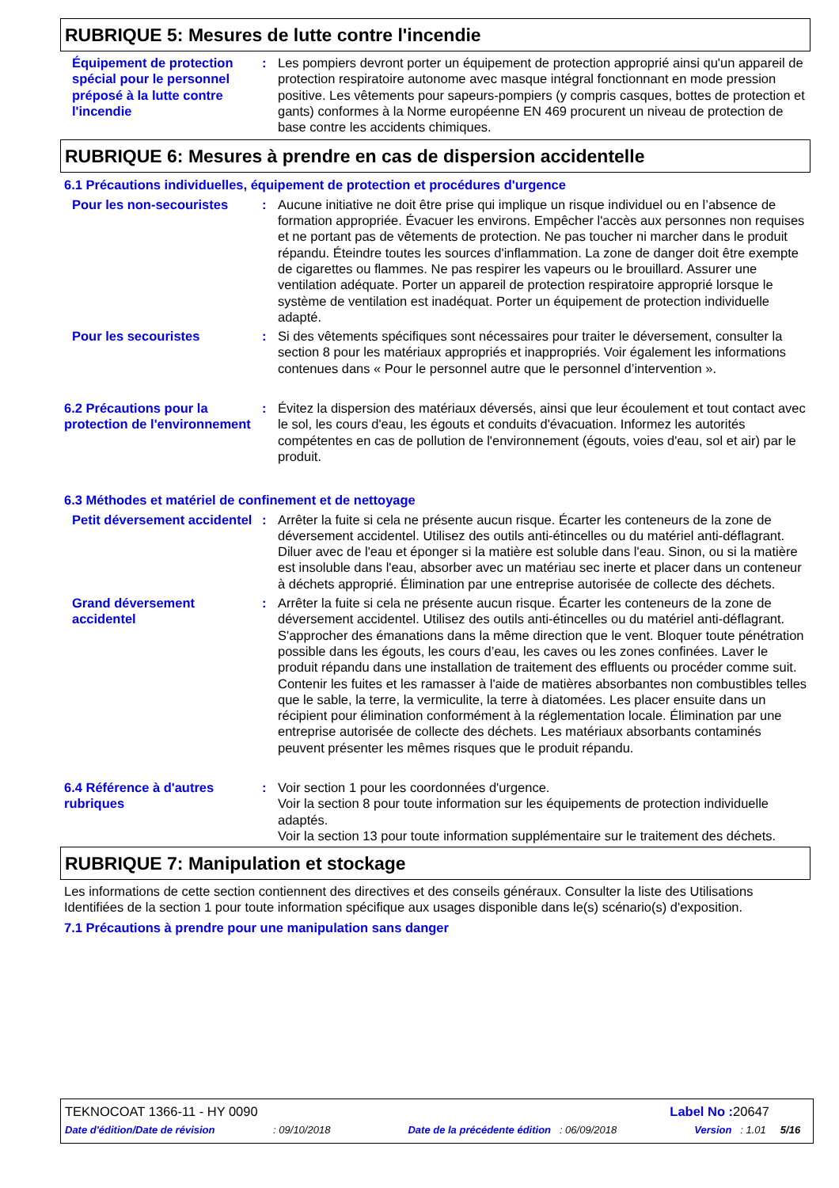RUBRIQUE 5: Mesures de lutte contre l'incendie
Équipement de protection spécial pour le personnel préposé à la lutte contre l'incendie
: Les pompiers devront porter un équipement de protection approprié ainsi qu'un appareil de protection respiratoire autonome avec masque intégral fonctionnant en mode pression positive. Les vêtements pour sapeurs-pompiers (y compris casques, bottes de protection et gants) conformes à la Norme européenne EN 469 procurent un niveau de protection de base contre les accidents chimiques.
RUBRIQUE 6: Mesures à prendre en cas de dispersion accidentelle
6.1 Précautions individuelles, équipement de protection et procédures d'urgence
Pour les non-secouristes : Aucune initiative ne doit être prise qui implique un risque individuel ou en l’absence de formation appropriée. Évacuer les environs. Empêcher l'accès aux personnes non requises et ne portant pas de vêtements de protection. Ne pas toucher ni marcher dans le produit répandu. Éteindre toutes les sources d'inflammation. La zone de danger doit être exempte de cigarettes ou flammes. Ne pas respirer les vapeurs ou le brouillard. Assurer une ventilation adéquate. Porter un appareil de protection respiratoire approprié lorsque le système de ventilation est inadéquat. Porter un équipement de protection individuelle adapté.
Pour les secouristes : Si des vêtements spécifiques sont nécessaires pour traiter le déversement, consulter la section 8 pour les matériaux appropriés et inappropriés. Voir également les informations contenues dans « Pour le personnel autre que le personnel d’intervention ».
6.2 Précautions pour la protection de l'environnement
: Évitez la dispersion des matériaux déversés, ainsi que leur écoulement et tout contact avec le sol, les cours d'eau, les égouts et conduits d'évacuation. Informez les autorités compétentes en cas de pollution de l'environnement (égouts, voies d'eau, sol et air) par le produit.
6.3 Méthodes et matériel de confinement et de nettoyage
Petit déversement accidentel
: Arrêter la fuite si cela ne présente aucun risque. Écarter les conteneurs de la zone de déversement accidentel. Utilisez des outils anti-étincelles ou du matériel anti-déflagrant. Diluer avec de l'eau et éponger si la matière est soluble dans l'eau. Sinon, ou si la matière est insoluble dans l'eau, absorber avec un matériau sec inerte et placer dans un conteneur à déchets approprié. Élimination par une entreprise autorisée de collecte des déchets.
Grand déversement accidentel
: Arrêter la fuite si cela ne présente aucun risque. Écarter les conteneurs de la zone de déversement accidentel. Utilisez des outils anti-étincelles ou du matériel anti-déflagrant. S'approcher des émanations dans la même direction que le vent. Bloquer toute pénétration possible dans les égouts, les cours d’eau, les caves ou les zones confinées. Laver le produit répandu dans une installation de traitement des effluents ou procéder comme suit. Contenir les fuites et les ramasser à l'aide de matières absorbantes non combustibles telles que le sable, la terre, la vermiculite, la terre à diatomées. Les placer ensuite dans un récipient pour élimination conformément à la réglementation locale. Élimination par une entreprise autorisée de collecte des déchets. Les matériaux absorbants contaminés peuvent présenter les mêmes risques que le produit répandu.
6.4 Référence à d'autres rubriques
: Voir section 1 pour les coordonnées d'urgence.
Voir la section 8 pour toute information sur les équipements de protection individuelle adaptés.
Voir la section 13 pour toute information supplémentaire sur le traitement des déchets.
RUBRIQUE 7: Manipulation et stockage
Les informations de cette section contiennent des directives et des conseils généraux. Consulter la liste des Utilisations Identifiées de la section 1 pour toute information spécifique aux usages disponible dans le(s) scénario(s) d'exposition.
7.1 Précautions à prendre pour une manipulation sans danger
TEKNOCOAT 1366-11 - HY 0090 Label No : 20647
Date d'édition/Date de révision : 09/10/2018 Date de la précédente édition : 06/09/2018 Version : 1.01 5/16